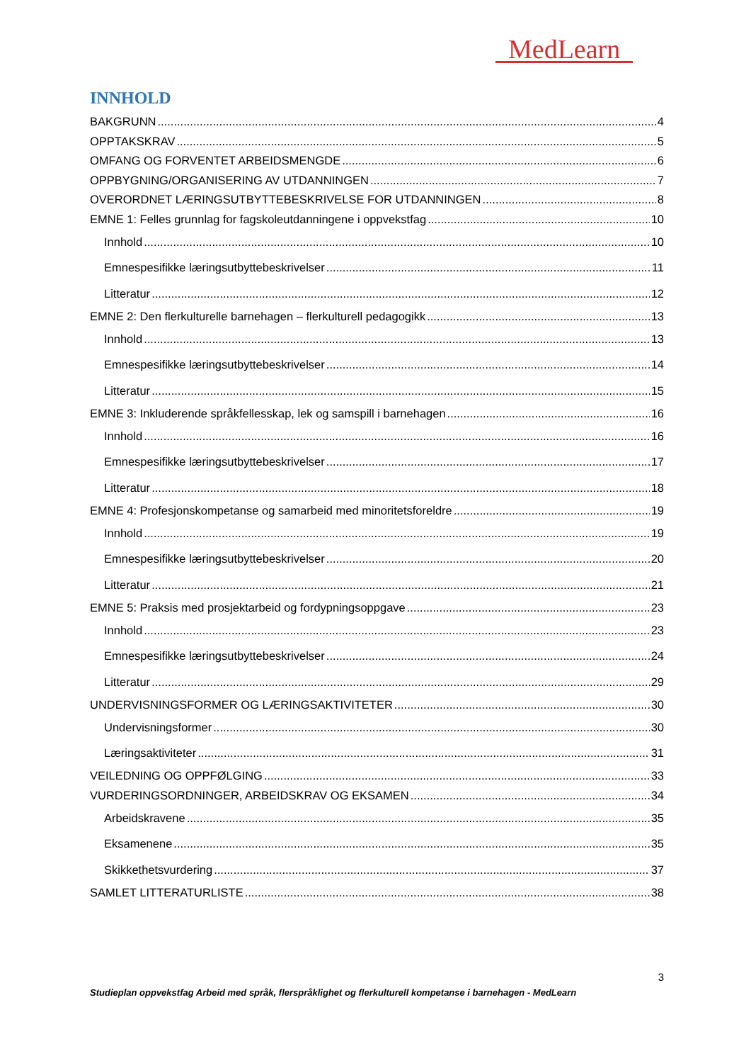MedLearn
INNHOLD
BAKGRUNN 4
OPPTAKSKRAV 5
OMFANG OG FORVENTET ARBEIDSMENGDE 6
OPPBYGNING/ORGANISERING AV UTDANNINGEN 7
OVERORDNET LÆRINGSUTBYTTEBESKRIVELSE FOR UTDANNINGEN 8
EMNE 1: Felles grunnlag for fagskoleutdanningene i oppvekstfag 10
Innhold 10
Emnespesifikke læringsutbyttebeskrivelser 11
Litteratur 12
EMNE 2: Den flerkulturelle barnehagen – flerkulturell pedagogikk 13
Innhold 13
Emnespesifikke læringsutbyttebeskrivelser 14
Litteratur 15
EMNE 3: Inkluderende språkfellesskap, lek og samspill i barnehagen 16
Innhold 16
Emnespesifikke læringsutbyttebeskrivelser 17
Litteratur 18
EMNE 4: Profesjonskompetanse og samarbeid med minoritetsforeldre 19
Innhold 19
Emnespesifikke læringsutbyttebeskrivelser 20
Litteratur 21
EMNE 5: Praksis med prosjektarbeid og fordypningsoppgave 23
Innhold 23
Emnespesifikke læringsutbyttebeskrivelser 24
Litteratur 29
UNDERVISNINGSFORMER OG LÆRINGSAKTIVITETER 30
Undervisningsformer 30
Læringsaktiviteter 31
VEILEDNING OG OPPFØLGING 33
VURDERINGSORDNINGER, ARBEIDSKRAV OG EKSAMEN 34
Arbeidskravene 35
Eksamenene 35
Skikkethetsvurdering 37
SAMLET LITTERATURLISTE 38
3
Studieplan oppvekstfag Arbeid med språk, flerspråklighet og flerkulturell kompetanse i barnehagen - MedLearn